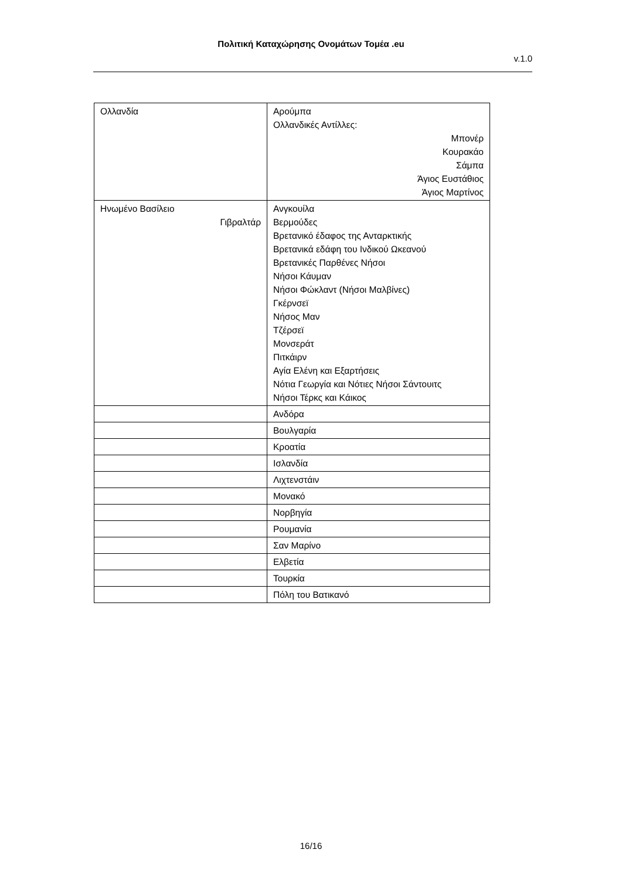Πολιτική Καταχώρησης Ονομάτων Τομέα .eu
v.1.0
| Ολλανδία | Αρούμπα Ολλανδικές Αντίλλες: Μπονέρ Κουρακάο Σάμπα Άγιος Ευστάθιος Άγιος Μαρτίνος |
| Ηνωμένο Βασίλειο Γιβραλτάρ | Ανγκουίλα Βερμούδες Βρετανικό έδαφος της Ανταρκτικής Βρετανικά εδάφη του Ινδικού Ωκεανού Βρετανικές Παρθένες Νήσοι Νήσοι Κάυμαν Νήσοι Φώκλαντ (Νήσοι Μαλβίνες) Γκέρνσεϊ Νήσος Μαν Τζέρσεϊ Μονσεράτ Πιτκάιρν Αγία Ελένη και Εξαρτήσεις Νότια Γεωργία και Νότιες Νήσοι Σάντουιτς Νήσοι Τέρκς και Κάικος |
| | Ανδόρα |
| | Βουλγαρία |
| | Κροατία |
| | Ισλανδία |
| | Λιχτενστάιν |
| | Μονακό |
| | Νορβηγία |
| | Ρουμανία |
| | Σαν Μαρίνο |
| | Ελβετία |
| | Τουρκία |
| | Πόλη του Βατικανό |
16/16